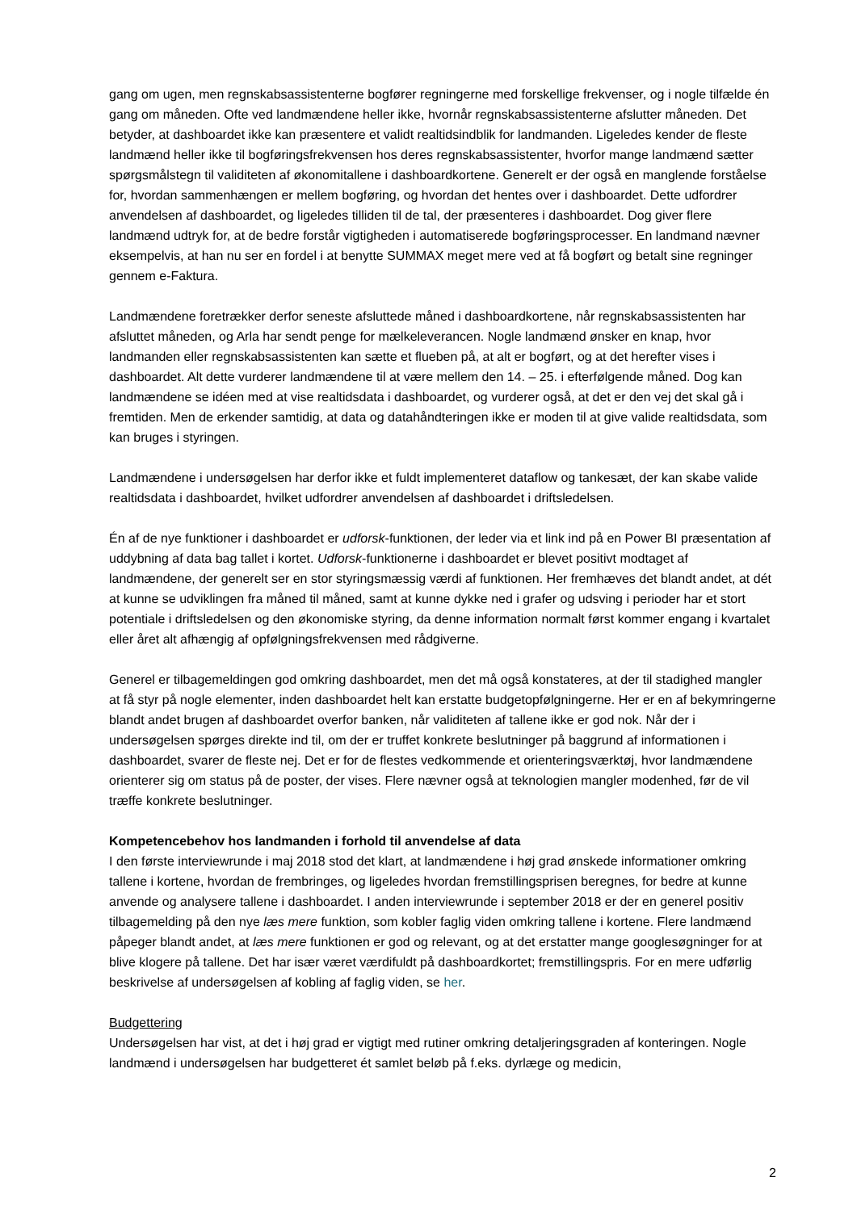gang om ugen, men regnskabsassistenterne bogfører regningerne med forskellige frekvenser, og i nogle tilfælde én gang om måneden. Ofte ved landmændene heller ikke, hvornår regnskabsassistenterne afslutter måneden. Det betyder, at dashboardet ikke kan præsentere et validt realtidsindblik for landmanden. Ligeledes kender de fleste landmænd heller ikke til bogføringsfrekvensen hos deres regnskabsassistenter, hvorfor mange landmænd sætter spørgsmålstegn til validiteten af økonomitallene i dashboardkortene. Generelt er der også en manglende forståelse for, hvordan sammenhængen er mellem bogføring, og hvordan det hentes over i dashboardet. Dette udfordrer anvendelsen af dashboardet, og ligeledes tilliden til de tal, der præsenteres i dashboardet. Dog giver flere landmænd udtryk for, at de bedre forstår vigtigheden i automatiserede bogføringsprocesser. En landmand nævner eksempelvis, at han nu ser en fordel i at benytte SUMMAX meget mere ved at få bogført og betalt sine regninger gennem e-Faktura.
Landmændene foretrækker derfor seneste afsluttede måned i dashboardkortene, når regnskabsassistenten har afsluttet måneden, og Arla har sendt penge for mælkeleverancen. Nogle landmænd ønsker en knap, hvor landmanden eller regnskabsassistenten kan sætte et flueben på, at alt er bogført, og at det herefter vises i dashboardet. Alt dette vurderer landmændene til at være mellem den 14. – 25. i efterfølgende måned. Dog kan landmændene se idéen med at vise realtidsdata i dashboardet, og vurderer også, at det er den vej det skal gå i fremtiden. Men de erkender samtidig, at data og datahåndteringen ikke er moden til at give valide realtidsdata, som kan bruges i styringen.
Landmændene i undersøgelsen har derfor ikke et fuldt implementeret dataflow og tankesæt, der kan skabe valide realtidsdata i dashboardet, hvilket udfordrer anvendelsen af dashboardet i driftsledelsen.
Én af de nye funktioner i dashboardet er udforsk-funktionen, der leder via et link ind på en Power BI præsentation af uddybning af data bag tallet i kortet. Udforsk-funktionerne i dashboardet er blevet positivt modtaget af landmændene, der generelt ser en stor styringsmæssig værdi af funktionen. Her fremhæves det blandt andet, at dét at kunne se udviklingen fra måned til måned, samt at kunne dykke ned i grafer og udsving i perioder har et stort potentiale i driftsledelsen og den økonomiske styring, da denne information normalt først kommer engang i kvartalet eller året alt afhængig af opfølgningsfrekvensen med rådgiverne.
Generel er tilbagemeldingen god omkring dashboardet, men det må også konstateres, at der til stadighed mangler at få styr på nogle elementer, inden dashboardet helt kan erstatte budgetopfølgningerne. Her er en af bekymringerne blandt andet brugen af dashboardet overfor banken, når validiteten af tallene ikke er god nok. Når der i undersøgelsen spørges direkte ind til, om der er truffet konkrete beslutninger på baggrund af informationen i dashboardet, svarer de fleste nej. Det er for de flestes vedkommende et orienteringsværktøj, hvor landmændene orienterer sig om status på de poster, der vises. Flere nævner også at teknologien mangler modenhed, før de vil træffe konkrete beslutninger.
Kompetencebehov hos landmanden i forhold til anvendelse af data
I den første interviewrunde i maj 2018 stod det klart, at landmændene i høj grad ønskede informationer omkring tallene i kortene, hvordan de frembringes, og ligeledes hvordan fremstillingsprisen beregnes, for bedre at kunne anvende og analysere tallene i dashboardet. I anden interviewrunde i september 2018 er der en generel positiv tilbagemelding på den nye læs mere funktion, som kobler faglig viden omkring tallene i kortene. Flere landmænd påpeger blandt andet, at læs mere funktionen er god og relevant, og at det erstatter mange googlesøgninger for at blive klogere på tallene. Det har især været værdifuldt på dashboardkortet; fremstillingspris. For en mere udførlig beskrivelse af undersøgelsen af kobling af faglig viden, se her.
Budgettering
Undersøgelsen har vist, at det i høj grad er vigtigt med rutiner omkring detaljeringsgraden af konteringen. Nogle landmænd i undersøgelsen har budgetteret ét samlet beløb på f.eks. dyrlæge og medicin,
2